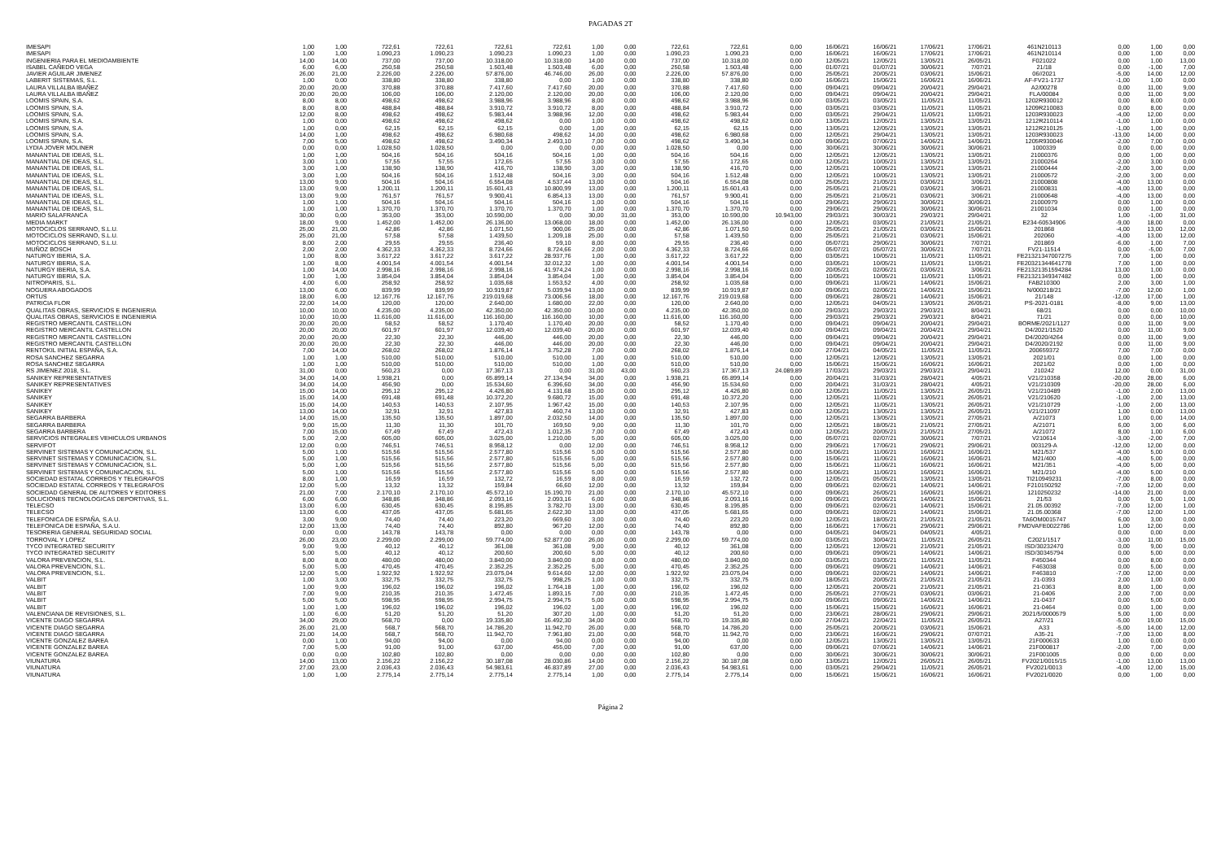PAGADAS 2T
| IMESAPI | 1,00 | 1,00 | 722,61 | 722,61 | 722,61 | 722,61 | 1,00 | 0,00 | 722,61 | 722,61 | 0,00 | 16/06/21 | 16/06/21 | 17/06/21 | 17/06/21 | 461N210113 | 0,00 | 1,00 | 0,00 |
| IMESAPI | 1,00 | 1,00 | 1.090,23 | 1.090,23 | 1.090,23 | 1.090,23 | 1,00 | 0,00 | 1.090,23 | 1.090,23 | 0,00 | 16/06/21 | 16/06/21 | 17/06/21 | 17/06/21 | 461N210114 | 0,00 | 1,00 | 0,00 |
| INGENIERIA PARA EL MEDIOAMBIENTE | 14,00 | 14,00 | 737,00 | 737,00 | 10.318,00 | 10.318,00 | 14,00 | 0,00 | 737,00 | 10.318,00 | 0,00 | 12/05/21 | 12/05/21 | 13/05/21 | 26/05/21 | F021022 | 0,00 | 1,00 | 13,00 |
| ISABEL CAÑEDO VEGA | 6,00 | 6,00 | 250,58 | 250,58 | 1.503,48 | 1.503,48 | 6,00 | 0,00 | 250,58 | 1.503,48 | 0,00 | 01/07/21 | 01/07/21 | 30/06/21 | 7/07/21 | 21/18 | 0,00 | -1,00 | 7,00 |
| JAVIER AGUILAR JIMENEZ | 26,00 | 21,00 | 2.226,00 | 2.226,00 | 57.876,00 | 46.746,00 | 26,00 | 0,00 | 2.226,00 | 57.876,00 | 0,00 | 25/05/21 | 20/05/21 | 03/06/21 | 15/06/21 | 06//2021 | -5,00 | 14,00 | 12,00 |
| LABERIT SISTEMAS, S.L. | 1,00 | 0,00 | 338,80 | 338,80 | 338,80 | 0,00 | 1,00 | 0,00 | 338,80 | 338,80 | 0,00 | 16/06/21 | 15/06/21 | 16/06/21 | 16/06/21 | AF-FV21-1737 | -1,00 | 1,00 | 0,00 |
| LAURA VILLALBA IBAÑEZ | 20,00 | 20,00 | 370,88 | 370,88 | 7.417,60 | 7.417,60 | 20,00 | 0,00 | 370,88 | 7.417,60 | 0,00 | 09/04/21 | 09/04/21 | 20/04/21 | 29/04/21 | A2/00278 | 0,00 | 11,00 | 9,00 |
| LAURA VILLALBA IBAÑEZ | 20,00 | 20,00 | 106,00 | 106,00 | 2.120,00 | 2.120,00 | 20,00 | 0,00 | 106,00 | 2.120,00 | 0,00 | 09/04/21 | 09/04/21 | 20/04/21 | 29/04/21 | FLA/00084 | 0,00 | 11,00 | 9,00 |
| LOOMIS SPAIN, S.A. | 8,00 | 8,00 | 498,62 | 498,62 | 3.988,96 | 3.988,96 | 8,00 | 0,00 | 498,62 | 3.988,96 | 0,00 | 03/05/21 | 03/05/21 | 11/05/21 | 11/05/21 | 1202R930012 | 0,00 | 8,00 | 0,00 |
| LOOMIS SPAIN, S.A. | 8,00 | 8,00 | 488,84 | 488,84 | 3.910,72 | 3.910,72 | 8,00 | 0,00 | 488,84 | 3.910,72 | 0,00 | 03/05/21 | 03/05/21 | 11/05/21 | 11/05/21 | 1209R210083 | 0,00 | 8,00 | 0,00 |
| LOOMIS SPAIN, S.A. | 12,00 | 8,00 | 498,62 | 498,62 | 5.983,44 | 3.988,96 | 12,00 | 0,00 | 498,62 | 5.983,44 | 0,00 | 03/05/21 | 29/04/21 | 11/05/21 | 11/05/21 | 1203R930023 | -4,00 | 12,00 | 0,00 |
| LOOMIS SPAIN, S.A. | 1,00 | 0,00 | 498,62 | 498,62 | 498,62 | 0,00 | 1,00 | 0,00 | 498,62 | 498,62 | 0,00 | 13/05/21 | 12/05/21 | 13/05/21 | 13/05/21 | 1212R210114 | -1,00 | 1,00 | 0,00 |
| LOOMIS SPAIN, S.A. | 1,00 | 0,00 | 62,15 | 62,15 | 62,15 | 0,00 | 1,00 | 0,00 | 62,15 | 62,15 | 0,00 | 13/05/21 | 12/05/21 | 13/05/21 | 13/05/21 | 1212R210125 | -1,00 | 1,00 | 0,00 |
| LOOMIS SPAIN, S.A. | 14,00 | 1,00 | 498,62 | 498,62 | 6.980,68 | 498,62 | 14,00 | 0,00 | 498,62 | 6.980,68 | 0,00 | 12/05/21 | 29/04/21 | 13/05/21 | 13/05/21 | 1203R930023 | -13,00 | 14,00 | 0,00 |
| LOOMIS SPAIN, S.A. | 7,00 | 5,00 | 498,62 | 498,62 | 3.490,34 | 2.493,10 | 7,00 | 0,00 | 498,62 | 3.490,34 | 0,00 | 09/06/21 | 07/06/21 | 14/06/21 | 14/06/21 | 1205R930046 | -2,00 | 7,00 | 0,00 |
| LYDIA JOVER MOLINER | 0,00 | 0,00 | 1.028,50 | 1.028,50 | 0,00 | 0,00 | 0,00 | 0,00 | 1.028,50 | 0,00 | 0,00 | 30/06/21 | 30/06/21 | 30/06/21 | 30/06/21 | 1000339 | 0,00 | 0,00 | 0,00 |
| MANANTIAL DE IDEAS, S.L. | 1,00 | 1,00 | 504,16 | 504,16 | 504,16 | 504,16 | 1,00 | 0,00 | 504,16 | 504,16 | 0,00 | 12/05/21 | 12/05/21 | 13/05/21 | 13/05/21 | 21000376 | 0,00 | 1,00 | 0,00 |
| MANANTIAL DE IDEAS, S.L. | 3,00 | 1,00 | 57,55 | 57,55 | 172,65 | 57,55 | 3,00 | 0,00 | 57,55 | 172,65 | 0,00 | 12/05/21 | 10/05/21 | 13/05/21 | 13/05/21 | 21000264 | -2,00 | 3,00 | 0,00 |
| MANANTIAL DE IDEAS, S.L. | 3,00 | 1,00 | 138,90 | 138,90 | 416,70 | 138,90 | 3,00 | 0,00 | 138,90 | 416,70 | 0,00 | 12/05/21 | 10/05/21 | 13/05/21 | 13/05/21 | 21000444 | -2,00 | 3,00 | 0,00 |
| MANANTIAL DE IDEAS, S.L. | 3,00 | 1,00 | 504,16 | 504,16 | 1.512,48 | 504,16 | 3,00 | 0,00 | 504,16 | 1.512,48 | 0,00 | 12/05/21 | 10/05/21 | 13/05/21 | 13/05/21 | 21000572 | -2,00 | 3,00 | 0,00 |
| MANANTIAL DE IDEAS, S.L. | 13,00 | 9,00 | 504,16 | 504,16 | 6.554,08 | 4.537,44 | 13,00 | 0,00 | 504,16 | 6.554,08 | 0,00 | 25/05/21 | 21/05/21 | 03/06/21 | 3/06/21 | 21000808 | -4,00 | 13,00 | 0,00 |
| MANANTIAL DE IDEAS, S.L. | 13,00 | 9,00 | 1.200,11 | 1.200,11 | 15.601,43 | 10.800,99 | 13,00 | 0,00 | 1.200,11 | 15.601,43 | 0,00 | 25/05/21 | 21/05/21 | 03/06/21 | 3/06/21 | 21000831 | -4,00 | 13,00 | 0,00 |
| MANANTIAL DE IDEAS, S.L. | 13,00 | 9,00 | 761,57 | 761,57 | 9.900,41 | 6.854,13 | 13,00 | 0,00 | 761,57 | 9.900,41 | 0,00 | 25/05/21 | 21/05/21 | 03/06/21 | 3/06/21 | 21000648 | -4,00 | 13,00 | 0,00 |
| MANANTIAL DE IDEAS, S.L. | 1,00 | 1,00 | 504,16 | 504,16 | 504,16 | 504,16 | 1,00 | 0,00 | 504,16 | 504,16 | 0,00 | 29/06/21 | 29/06/21 | 30/06/21 | 30/06/21 | 21000979 | 0,00 | 1,00 | 0,00 |
| MANANTIAL DE IDEAS, S.L. | 1,00 | 1,00 | 1.370,70 | 1.370,70 | 1.370,70 | 1.370,70 | 1,00 | 0,00 | 1.370,70 | 1.370,70 | 0,00 | 29/06/21 | 29/06/21 | 30/06/21 | 30/06/21 | 21001034 | 0,00 | 1,00 | 0,00 |
| MARIO SALAFRANCA | 30,00 | 0,00 | 353,00 | 353,00 | 10.590,00 | 0,00 | 30,00 | 31,00 | 353,00 | 10.590,00 | 10.943,00 | 29/03/21 | 30/03/21 | 29/03/21 | 29/04/21 | 32 | 1,00 | -1,00 | 31,00 |
| MEDIA MARKT | 18,00 | 9,00 | 1.452,00 | 1.452,00 | 26.136,00 | 13.068,00 | 18,00 | 0,00 | 1.452,00 | 26.136,00 | 0,00 | 12/05/21 | 03/05/21 | 21/05/21 | 21/05/21 | E234-60534906 | -9,00 | 18,00 | 0,00 |
| MOTOCICLOS SERRANO, S.L.U. | 25,00 | 21,00 | 42,86 | 42,86 | 1.071,50 | 900,06 | 25,00 | 0,00 | 42,86 | 1.071,50 | 0,00 | 25/05/21 | 21/05/21 | 03/06/21 | 15/06/21 | 201868 | -4,00 | 13,00 | 12,00 |
| MOTOCICLOS SERRANO, S.L.U. | 25,00 | 21,00 | 57,58 | 57,58 | 1.439,50 | 1.209,18 | 25,00 | 0,00 | 57,58 | 1.439,50 | 0,00 | 25/05/21 | 21/05/21 | 03/06/21 | 15/06/21 | 202060 | -4,00 | 13,00 | 12,00 |
| MOTOCICLOS SERRANO, S.L.U. | 8,00 | 2,00 | 29,55 | 29,55 | 236,40 | 59,10 | 8,00 | 0,00 | 29,55 | 236,40 | 0,00 | 05/07/21 | 29/06/21 | 30/06/21 | 7/07/21 | 201869 | -6,00 | 1,00 | 7,00 |
| MUÑOZ BOSCH | 2,00 | 2,00 | 4.362,33 | 4.362,33 | 8.724,66 | 8.724,66 | 2,00 | 0,00 | 4.362,33 | 8.724,66 | 0,00 | 05/07/21 | 05/07/21 | 30/06/21 | 7/07/21 | FV21-11514 | 0,00 | -5,00 | 7,00 |
| NATURGY IBERIA, S.A. | 1,00 | 8,00 | 3.617,22 | 3.617,22 | 3.617,22 | 28.937,76 | 1,00 | 0,00 | 3.617,22 | 3.617,22 | 0,00 | 03/05/21 | 10/05/21 | 11/05/21 | 11/05/21 | FE21321347007275 | 7,00 | 1,00 | 0,00 |
| NATURGY IBERIA, S.A. | 1,00 | 8,00 | 4.001,54 | 4.001,54 | 4.001,54 | 32.012,32 | 1,00 | 0,00 | 4.001,54 | 4.001,54 | 0,00 | 03/05/21 | 10/05/21 | 11/05/21 | 11/05/21 | FE20321344641778 | 7,00 | 1,00 | 0,00 |
| NATURGY IBERIA, S.A. | 1,00 | 14,00 | 2.998,16 | 2.998,16 | 2.998,16 | 41.974,24 | 1,00 | 0,00 | 2.998,16 | 2.998,16 | 0,00 | 20/05/21 | 02/06/21 | 03/06/21 | 3/06/21 | FE21321351594284 | 13,00 | 1,00 | 0,00 |
| NATURGY IBERIA, S.A. | 1,00 | 1,00 | 3.854,04 | 3.854,04 | 3.854,04 | 3.854,04 | 1,00 | 0,00 | 3.854,04 | 3.854,04 | 0,00 | 10/05/21 | 10/05/21 | 11/05/21 | 11/05/21 | FE21321349347482 | 0,00 | 1,00 | 0,00 |
| NITROPARIS, S.L. | 4,00 | 6,00 | 258,92 | 258,92 | 1.035,68 | 1.553,52 | 4,00 | 0,00 | 258,92 | 1.035,68 | 0,00 | 09/06/21 | 11/06/21 | 14/06/21 | 15/06/21 | FAB210300 | 2,00 | 3,00 | 1,00 |
| NOGUERA ABOGADOS | 13,00 | 6,00 | 839,99 | 839,99 | 10.919,87 | 5.039,94 | 13,00 | 0,00 | 839,99 | 10.919,87 | 0,00 | 09/06/21 | 02/06/21 | 14/06/21 | 15/06/21 | N/000218/21 | -7,00 | 12,00 | 1,00 |
| ORTUS | 18,00 | 6,00 | 12.167,76 | 12.167,76 | 219.019,68 | 73.006,56 | 18,00 | 0,00 | 12.167,76 | 219.019,68 | 0,00 | 09/06/21 | 28/05/21 | 14/06/21 | 15/06/21 | 21/148 | -12,00 | 17,00 | 1,00 |
| PATRICIA FLOR | 22,00 | 14,00 | 120,00 | 120,00 | 2.640,00 | 1.680,00 | 22,00 | 0,00 | 120,00 | 2.640,00 | 0,00 | 12/05/21 | 04/05/21 | 13/05/21 | 26/05/21 | PS-2021-0181 | -8,00 | 9,00 | 13,00 |
| QUALITAS OBRAS, SERVICIOS E INGENIERIA | 10,00 | 10,00 | 4.235,00 | 4.235,00 | 42.350,00 | 42.350,00 | 10,00 | 0,00 | 4.235,00 | 42.350,00 | 0,00 | 29/03/21 | 29/03/21 | 29/03/21 | 8/04/21 | 68/21 | 0,00 | 0,00 | 10,00 |
| QUALITAS OBRAS, SERVICIOS E INGENIERIA | 10,00 | 10,00 | 11.616,00 | 11.616,00 | 116.160,00 | 116.160,00 | 10,00 | 0,00 | 11.616,00 | 116.160,00 | 0,00 | 29/03/21 | 29/03/21 | 29/03/21 | 8/04/21 | 71/21 | 0,00 | 0,00 | 10,00 |
| REGISTRO MERCANTIL CASTELLON | 20,00 | 20,00 | 58,52 | 58,52 | 1.170,40 | 1.170,40 | 20,00 | 0,00 | 58,52 | 1.170,40 | 0,00 | 09/04/21 | 09/04/21 | 20/04/21 | 29/04/21 | BORME/2021/1127 | 0,00 | 11,00 | 9,00 |
| REGISTRO MERCANTIL CASTELLON | 20,00 | 20,00 | 601,97 | 601,97 | 12.039,40 | 12.039,40 | 20,00 | 0,00 | 601,97 | 12.039,40 | 0,00 | 09/04/21 | 09/04/21 | 20/04/21 | 29/04/21 | D4/2021/1520 | 0,00 | 11,00 | 9,00 |
| REGISTRO MERCANTIL CASTELLON | 20,00 | 20,00 | 22,30 | 22,30 | 446,00 | 446,00 | 20,00 | 0,00 | 22,30 | 446,00 | 0,00 | 09/04/21 | 09/04/21 | 20/04/21 | 29/04/21 | D4/2020/4264 | 0,00 | 11,00 | 9,00 |
| REGISTRO MERCANTIL CASTELLON | 20,00 | 20,00 | 22,30 | 22,30 | 446,00 | 446,00 | 20,00 | 0,00 | 22,30 | 446,00 | 0,00 | 09/04/21 | 09/04/21 | 20/04/21 | 29/04/21 | D4/2020/2192 | 0,00 | 11,00 | 9,00 |
| RENTOKIL INITIAL ESPAÑA, S.A. | 7,00 | 14,00 | 268,02 | 268,02 | 1.876,14 | 3.752,28 | 7,00 | 0,00 | 268,02 | 1.876,14 | 0,00 | 27/04/21 | 04/05/21 | 11/05/21 | 11/05/21 | 200659372 | 7,00 | 7,00 | 0,00 |
| ROSA SANCHEZ SEGARRA | 1,00 | 1,00 | 510,00 | 510,00 | 510,00 | 510,00 | 1,00 | 0,00 | 510,00 | 510,00 | 0,00 | 12/05/21 | 12/05/21 | 13/05/21 | 13/05/21 | 2021/01 | 0,00 | 1,00 | 0,00 |
| ROSA SANCHEZ SEGARRA | 1,00 | 1,00 | 510,00 | 510,00 | 510,00 | 510,00 | 1,00 | 0,00 | 510,00 | 510,00 | 0,00 | 15/06/21 | 15/06/21 | 16/06/21 | 16/06/21 | 2021/02 | 0,00 | 1,00 | 0,00 |
| RS JIMENEZ 2018, S.L. | 31,00 | 0,00 | 560,23 | 0,00 | 17.367,13 | 0,00 | 31,00 | 43,00 | 560,23 | 17.367,13 | 24.089,89 | 17/03/21 | 29/03/21 | 29/03/21 | 29/04/21 | 210242 | 12,00 | 0,00 | 31,00 |
| SANIKEY REPRESENTATIVES | 34,00 | 14,00 | 1.938,21 | 0,00 | 65.899,14 | 27.134,94 | 34,00 | 0,00 | 1.938,21 | 65.899,14 | 0,00 | 20/04/21 | 31/03/21 | 28/04/21 | 4/05/21 | V21/210358 | -20,00 | 28,00 | 6,00 |
| SANIKEY REPRESENTATIVES | 34,00 | 14,00 | 456,90 | 0,00 | 15.534,60 | 6.396,60 | 34,00 | 0,00 | 456,90 | 15.534,60 | 0,00 | 20/04/21 | 31/03/21 | 28/04/21 | 4/05/21 | V21/210309 | -20,00 | 28,00 | 6,00 |
| SANIKEY | 15,00 | 14,00 | 295,12 | 295,12 | 4.426,80 | 4.131,68 | 15,00 | 0,00 | 295,12 | 4.426,80 | 0,00 | 12/05/21 | 11/05/21 | 13/05/21 | 26/05/21 | V21/210489 | -1,00 | 2,00 | 13,00 |
| SANIKEY | 15,00 | 14,00 | 691,48 | 691,48 | 10.372,20 | 9.680,72 | 15,00 | 0,00 | 691,48 | 10.372,20 | 0,00 | 12/05/21 | 11/05/21 | 13/05/21 | 26/05/21 | V21/210620 | -1,00 | 2,00 | 13,00 |
| SANIKEY | 15,00 | 14,00 | 140,53 | 140,53 | 2.107,95 | 1.967,42 | 15,00 | 0,00 | 140,53 | 2.107,95 | 0,00 | 12/05/21 | 11/05/21 | 13/05/21 | 26/05/21 | V21/210729 | -1,00 | 2,00 | 13,00 |
| SANIKEY | 13,00 | 14,00 | 32,91 | 32,91 | 427,83 | 460,74 | 13,00 | 0,00 | 32,91 | 427,83 | 0,00 | 12/05/21 | 13/05/21 | 13/05/21 | 26/05/21 | V21/211097 | 1,00 | 0,00 | 13,00 |
| SEGARRA BARBERA | 14,00 | 15,00 | 135,50 | 135,50 | 1.897,00 | 2.032,50 | 14,00 | 0,00 | 135,50 | 1.897,00 | 0,00 | 12/05/21 | 13/05/21 | 13/05/21 | 27/05/21 | A/21073 | 1,00 | 0,00 | 14,00 |
| SEGARRA BARBERA | 9,00 | 15,00 | 11,30 | 11,30 | 101,70 | 169,50 | 9,00 | 0,00 | 11,30 | 101,70 | 0,00 | 12/05/21 | 18/05/21 | 21/05/21 | 27/05/21 | A/21071 | 6,00 | 3,00 | 6,00 |
| SEGARRA BARBERA | 7,00 | 15,00 | 67,49 | 67,49 | 472,43 | 1.012,35 | 7,00 | 0,00 | 67,49 | 472,43 | 0,00 | 12/05/21 | 20/05/21 | 21/05/21 | 27/05/21 | A/21072 | 8,00 | 1,00 | 6,00 |
| SERVICIOS INTEGRALES VEHICULOS URBANOS | 5,00 | 2,00 | 605,00 | 605,00 | 3.025,00 | 1.210,00 | 5,00 | 0,00 | 605,00 | 3.025,00 | 0,00 | 05/07/21 | 02/07/21 | 30/06/21 | 7/07/21 | V210614 | -3,00 | -2,00 | 7,00 |
| SERVIFOT | 12,00 | 0,00 | 746,51 | 746,51 | 8.958,12 | 0,00 | 12,00 | 0,00 | 746,51 | 8.958,12 | 0,00 | 29/06/21 | 17/06/21 | 29/06/21 | 29/06/21 | 003129-A | -12,00 | 12,00 | 0,00 |
| SERVINET SISTEMAS Y COMUNICACION, S.L. | 5,00 | 1,00 | 515,56 | 515,56 | 2.577,80 | 515,56 | 5,00 | 0,00 | 515,56 | 2.577,80 | 0,00 | 15/06/21 | 11/06/21 | 16/06/21 | 16/06/21 | M21/537 | -4,00 | 5,00 | 0,00 |
| SERVINET SISTEMAS Y COMUNICACION, S.L. | 5,00 | 1,00 | 515,56 | 515,56 | 2.577,80 | 515,56 | 5,00 | 0,00 | 515,56 | 2.577,80 | 0,00 | 15/06/21 | 11/06/21 | 16/06/21 | 16/06/21 | M21/400 | -4,00 | 5,00 | 0,00 |
| SERVINET SISTEMAS Y COMUNICACION, S.L. | 5,00 | 1,00 | 515,56 | 515,56 | 2.577,80 | 515,56 | 5,00 | 0,00 | 515,56 | 2.577,80 | 0,00 | 15/06/21 | 11/06/21 | 16/06/21 | 16/06/21 | M21/351 | -4,00 | 5,00 | 0,00 |
| SERVINET SISTEMAS Y COMUNICACION, S.L. | 5,00 | 1,00 | 515,56 | 515,56 | 2.577,80 | 515,56 | 5,00 | 0,00 | 515,56 | 2.577,80 | 0,00 | 15/06/21 | 11/06/21 | 16/06/21 | 16/06/21 | M21/210 | -4,00 | 5,00 | 0,00 |
| SOCIEDAD ESTATAL CORREOS Y TELEGRAFOS | 8,00 | 1,00 | 16,59 | 16,59 | 132,72 | 16,59 | 8,00 | 0,00 | 16,59 | 132,72 | 0,00 | 12/05/21 | 05/05/21 | 13/05/21 | 13/05/21 | TI210949231 | -7,00 | 8,00 | 0,00 |
| SOCIEDAD ESTATAL CORREOS Y TELEGRAFOS | 12,00 | 5,00 | 13,32 | 13,32 | 159,84 | 66,60 | 12,00 | 0,00 | 13,32 | 159,84 | 0,00 | 09/06/21 | 02/06/21 | 14/06/21 | 14/06/21 | F210150292 | -7,00 | 12,00 | 0,00 |
| SOCIEDAD GENERAL DE AUTORES Y EDITORES | 21,00 | 7,00 | 2.170,10 | 2.170,10 | 45.572,10 | 15.190,70 | 21,00 | 0,00 | 2.170,10 | 45.572,10 | 0,00 | 09/06/21 | 26/05/21 | 16/06/21 | 16/06/21 | 1210250232 | -14,00 | 21,00 | 0,00 |
| SOLUCIONES TECNOLOGICAS DEPORTIVAS, S.L. | 6,00 | 6,00 | 348,86 | 348,86 | 2.093,16 | 2.093,16 | 6,00 | 0,00 | 348,86 | 2.093,16 | 0,00 | 09/06/21 | 09/06/21 | 14/06/21 | 15/06/21 | 21/53 | 0,00 | 5,00 | 1,00 |
| TELECSO | 13,00 | 6,00 | 630,45 | 630,45 | 8.195,85 | 3.782,70 | 13,00 | 0,00 | 630,45 | 8.195,85 | 0,00 | 09/06/21 | 02/06/21 | 14/06/21 | 15/06/21 | 21.05.00392 | -7,00 | 12,00 | 1,00 |
| TELECSO | 13,00 | 6,00 | 437,05 | 437,05 | 5.681,65 | 2.622,30 | 13,00 | 0,00 | 437,05 | 5.681,65 | 0,00 | 09/06/21 | 02/06/21 | 14/06/21 | 15/06/21 | 21.05.00368 | -7,00 | 12,00 | 1,00 |
| TELEFONICA DE ESPAÑA, S.A.U. | 3,00 | 9,00 | 74,40 | 74,40 | 223,20 | 669,60 | 3,00 | 0,00 | 74,40 | 223,20 | 0,00 | 12/05/21 | 18/05/21 | 21/05/21 | 21/05/21 | TA6OM0015747 | 6,00 | 3,00 | 0,00 |
| TELEFONICA DE ESPAÑA, S.A.U. | 12,00 | 13,00 | 74,40 | 74,40 | 892,80 | 967,20 | 12,00 | 0,00 | 74,40 | 892,80 | 0,00 | 16/06/21 | 17/06/21 | 29/06/21 | 29/06/21 | FMDVAFE0022786 | 1,00 | 12,00 | 0,00 |
| TESORERIA GENERAL SEGURIDAD SOCIAL | 0,00 | 0,00 | 143,78 | 143,78 | 0,00 | 0,00 | 0,00 | 0,00 | 143,78 | 0,00 | 0,00 | 04/05/21 | 04/05/21 | 04/05/21 | 4/05/21 | | 0,00 | 0,00 | 0,00 |
| TORROVAL Y LOPEZ | 26,00 | 23,00 | 2.299,00 | 2.299,00 | 59.774,00 | 52.877,00 | 26,00 | 0,00 | 2.299,00 | 59.774,00 | 0,00 | 03/05/21 | 30/04/21 | 11/05/21 | 26/05/21 | C2021/1517 | -3,00 | 11,00 | 15,00 |
| TYCO INTEGRATED SECURITY | 9,00 | 9,00 | 40,12 | 40,12 | 361,08 | 361,08 | 9,00 | 0,00 | 40,12 | 361,08 | 0,00 | 12/05/21 | 12/05/21 | 21/05/21 | 21/05/21 | ISD/30232470 | 0,00 | 9,00 | 0,00 |
| TYCO INTEGRATED SECURITY | 5,00 | 5,00 | 40,12 | 40,12 | 200,60 | 200,60 | 5,00 | 0,00 | 40,12 | 200,60 | 0,00 | 09/06/21 | 09/06/21 | 14/06/21 | 14/06/21 | ISD/30345794 | 0,00 | 5,00 | 0,00 |
| VALORA PREVENCION, S.L. | 8,00 | 8,00 | 480,00 | 480,00 | 3.840,00 | 3.840,00 | 8,00 | 0,00 | 480,00 | 3.840,00 | 0,00 | 03/05/21 | 03/05/21 | 11/05/21 | 11/05/21 | F450344 | 0,00 | 8,00 | 0,00 |
| VALORA PREVENCION, S.L. | 5,00 | 5,00 | 470,45 | 470,45 | 2.352,25 | 2.352,25 | 5,00 | 0,00 | 470,45 | 2.352,25 | 0,00 | 09/06/21 | 09/06/21 | 14/06/21 | 14/06/21 | F463038 | 0,00 | 5,00 | 0,00 |
| VALORA PREVENCION, S.L. | 12,00 | 5,00 | 1.922,92 | 1.922,92 | 23.075,04 | 9.614,60 | 12,00 | 0,00 | 1.922,92 | 23.075,04 | 0,00 | 09/06/21 | 02/06/21 | 14/06/21 | 14/06/21 | F463810 | -7,00 | 12,00 | 0,00 |
| VALBIT | 1,00 | 3,00 | 332,75 | 332,75 | 332,75 | 998,25 | 1,00 | 0,00 | 332,75 | 332,75 | 0,00 | 18/05/21 | 20/05/21 | 21/05/21 | 21/05/21 | 21-0393 | 2,00 | 1,00 | 0,00 |
| VALBIT | 1,00 | 9,00 | 196,02 | 196,02 | 196,02 | 1.764,18 | 1,00 | 0,00 | 196,02 | 196,02 | 0,00 | 12/05/21 | 20/05/21 | 21/05/21 | 21/05/21 | 21-0363 | 8,00 | 1,00 | 0,00 |
| VALBIT | 7,00 | 9,00 | 210,35 | 210,35 | 1.472,45 | 1.893,15 | 7,00 | 0,00 | 210,35 | 1.472,45 | 0,00 | 25/05/21 | 27/05/21 | 03/06/21 | 03/06/21 | 21-0406 | 2,00 | 7,00 | 0,00 |
| VALBIT | 5,00 | 5,00 | 598,95 | 598,95 | 2.994,75 | 2.994,75 | 5,00 | 0,00 | 598,95 | 2.994,75 | 0,00 | 09/06/21 | 09/06/21 | 14/06/21 | 14/06/21 | 21-0437 | 0,00 | 5,00 | 0,00 |
| VALBIT | 1,00 | 1,00 | 196,02 | 196,02 | 196,02 | 196,02 | 1,00 | 0,00 | 196,02 | 196,02 | 0,00 | 15/06/21 | 15/06/21 | 16/06/21 | 16/06/21 | 21-0464 | 0,00 | 1,00 | 0,00 |
| VALENCIANA DE REVISIONES, S.L. | 1,00 | 6,00 | 51,20 | 51,20 | 51,20 | 307,20 | 1,00 | 0,00 | 51,20 | 51,20 | 0,00 | 23/06/21 | 28/06/21 | 29/06/21 | 29/06/21 | 2021/5/0000579 | 5,00 | 1,00 | 0,00 |
| VICENTE DIAGO SEGARRA | 34,00 | 29,00 | 568,70 | 0,00 | 19.335,80 | 16.492,30 | 34,00 | 0,00 | 568,70 | 19.335,80 | 0,00 | 27/04/21 | 22/04/21 | 11/05/21 | 26/05/21 | A27/21 | -5,00 | 19,00 | 15,00 |
| VICENTE DIAGO SEGARRA | 26,00 | 21,00 | 568,7 | 568,70 | 14.786,20 | 11.942,70 | 26,00 | 0,00 | 568,70 | 14.786,20 | 0,00 | 25/05/21 | 20/05/21 | 03/06/21 | 15/06/21 | A33 | -5,00 | 14,00 | 12,00 |
| VICENTE DIAGO SEGARRA | 21,00 | 14,00 | 568,7 | 568,70 | 11.942,70 | 7.961,80 | 21,00 | 0,00 | 568,70 | 11.942,70 | 0,00 | 23/06/21 | 16/06/21 | 29/06/21 | 07/07/21 | A35-21 | -7,00 | 13,00 | 8,00 |
| VICENTE GONZALEZ BAREA | 0,00 | 1,00 | 94,00 | 94,00 | 0,00 | 94,00 | 0,00 | 0,00 | 94,00 | 0,00 | 0,00 | 12/05/21 | 13/05/21 | 13/05/21 | 13/05/21 | 21F000633 | 1,00 | 0,00 | 0,00 |
| VICENTE GONZALEZ BAREA | 7,00 | 5,00 | 91,00 | 91,00 | 637,00 | 455,00 | 7,00 | 0,00 | 91,00 | 637,00 | 0,00 | 09/06/21 | 07/06/21 | 14/06/21 | 14/06/21 | 21F000817 | -2,00 | 7,00 | 0,00 |
| VICENTE GONZALEZ BAREA | 0,00 | 0,00 | 102,80 | 102,80 | 0,00 | 0,00 | 0,00 | 0,00 | 102,80 | 0,00 | 0,00 | 30/06/21 | 30/06/21 | 30/06/21 | 30/06/21 | 21F001005 | 0,00 | 0,00 | 0,00 |
| VIUNATURA | 14,00 | 13,00 | 2.156,22 | 2.156,22 | 30.187,08 | 28.030,86 | 14,00 | 0,00 | 2.156,22 | 30.187,08 | 0,00 | 13/05/21 | 12/05/21 | 26/05/21 | 26/05/21 | FV2021/0015/15 | -1,00 | 13,00 | 13,00 |
| VIUNATURA | 27,00 | 23,00 | 2.036,43 | 2.036,43 | 54.983,61 | 46.837,89 | 27,00 | 0,00 | 2.036,43 | 54.983,61 | 0,00 | 03/05/21 | 29/04/21 | 11/05/21 | 26/05/21 | FV2021/0013 | -4,00 | 12,00 | 15,00 |
| VIUNATURA | 1,00 | 1,00 | 2.775,14 | 2.775,14 | 2.775,14 | 2.775,14 | 1,00 | 0,00 | 2.775,14 | 2.775,14 | 0,00 | 15/06/21 | 15/06/21 | 16/06/21 | 16/06/21 | FV2021/0020 | 0,00 | 1,00 | 0,00 |
Página 2